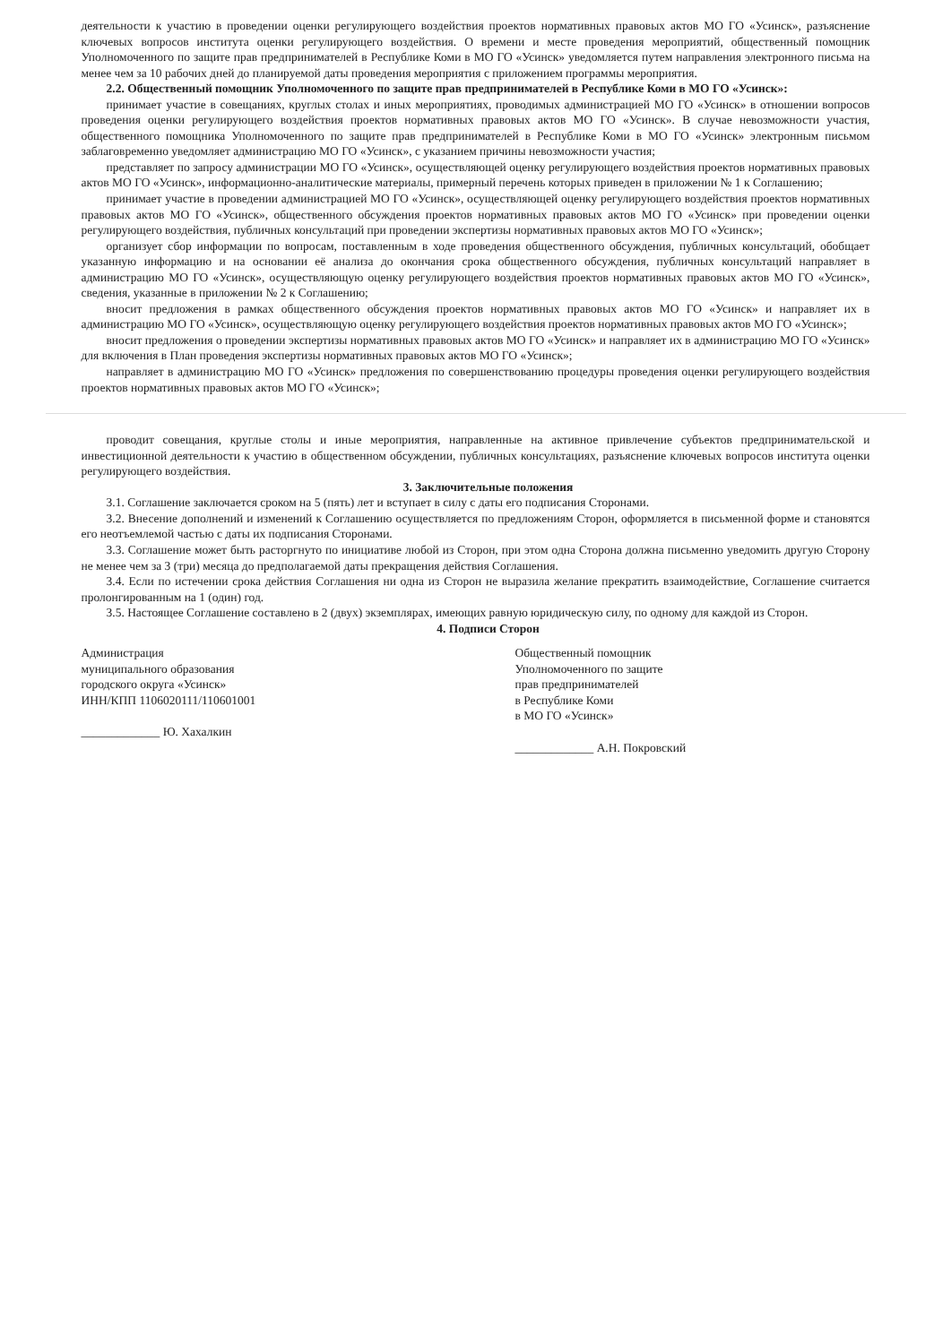деятельности к участию в проведении оценки регулирующего воздействия проектов нормативных правовых актов МО ГО «Усинск», разъяснение ключевых вопросов института оценки регулирующего воздействия. О времени и месте проведения мероприятий, общественный помощник Уполномоченного по защите прав предпринимателей в Республике Коми в МО ГО «Усинск» уведомляется путем направления электронного письма на менее чем за 10 рабочих дней до планируемой даты проведения мероприятия с приложением программы мероприятия.
2.2. Общественный помощник Уполномоченного по защите прав предпринимателей в Республике Коми в МО ГО «Усинск»:
принимает участие в совещаниях, круглых столах и иных мероприятиях, проводимых администрацией МО ГО «Усинск» в отношении вопросов проведения оценки регулирующего воздействия проектов нормативных правовых актов МО ГО «Усинск». В случае невозможности участия, общественного помощника Уполномоченного по защите прав предпринимателей в Республике Коми в МО ГО «Усинск» электронным письмом заблаговременно уведомляет администрацию МО ГО «Усинск», с указанием причины невозможности участия;
представляет по запросу администрации МО ГО «Усинск», осуществляющей оценку регулирующего воздействия проектов нормативных правовых актов МО ГО «Усинск», информационно-аналитические материалы, примерный перечень которых приведен в приложении № 1 к Соглашению;
принимает участие в проведении администрацией МО ГО «Усинск», осуществляющей оценку регулирующего воздействия проектов нормативных правовых актов МО ГО «Усинск», общественного обсуждения проектов нормативных правовых актов МО ГО «Усинск» при проведении оценки регулирующего воздействия, публичных консультаций при проведении экспертизы нормативных правовых актов МО ГО «Усинск»;
организует сбор информации по вопросам, поставленным в ходе проведения общественного обсуждения, публичных консультаций, обобщает указанную информацию и на основании её анализа до окончания срока общественного обсуждения, публичных консультаций направляет в администрацию МО ГО «Усинск», осуществляющую оценку регулирующего воздействия проектов нормативных правовых актов МО ГО «Усинск», сведения, указанные в приложении № 2 к Соглашению;
вносит предложения в рамках общественного обсуждения проектов нормативных правовых актов МО ГО «Усинск» и направляет их в администрацию МО ГО «Усинск», осуществляющую оценку регулирующего воздействия проектов нормативных правовых актов МО ГО «Усинск»;
вносит предложения о проведении экспертизы нормативных правовых актов МО ГО «Усинск» и направляет их в администрацию МО ГО «Усинск» для включения в План проведения экспертизы нормативных правовых актов МО ГО «Усинск»;
направляет в администрацию МО ГО «Усинск» предложения по совершенствованию процедуры проведения оценки регулирующего воздействия проектов нормативных правовых актов МО ГО «Усинск»;
проводит совещания, круглые столы и иные мероприятия, направленные на активное привлечение субъектов предпринимательской и инвестиционной деятельности к участию в общественном обсуждении, публичных консультациях, разъяснение ключевых вопросов института оценки регулирующего воздействия.
3. Заключительные положения
3.1. Соглашение заключается сроком на 5 (пять) лет и вступает в силу с даты его подписания Сторонами.
3.2. Внесение дополнений и изменений к Соглашению осуществляется по предложениям Сторон, оформляется в письменной форме и становятся его неотъемлемой частью с даты их подписания Сторонами.
3.3. Соглашение может быть расторгнуто по инициативе любой из Сторон, при этом одна Сторона должна письменно уведомить другую Сторону не менее чем за 3 (три) месяца до предполагаемой даты прекращения действия Соглашения.
3.4. Если по истечении срока действия Соглашения ни одна из Сторон не выразила желание прекратить взаимодействие, Соглашение считается пролонгированным на 1 (один) год.
3.5. Настоящее Соглашение составлено в 2 (двух) экземплярах, имеющих равную юридическую силу, по одному для каждой из Сторон.
4. Подписи Сторон
Администрация
муниципального образования
городского округа «Усинск»
ИНН/КПП 1106020111/110601001
_____________ Ю. Хахалкин
Общественный помощник
Уполномоченного по защите
прав предпринимателей
в Республике Коми
в МО ГО «Усинск»
_____________ А.Н. Покровский